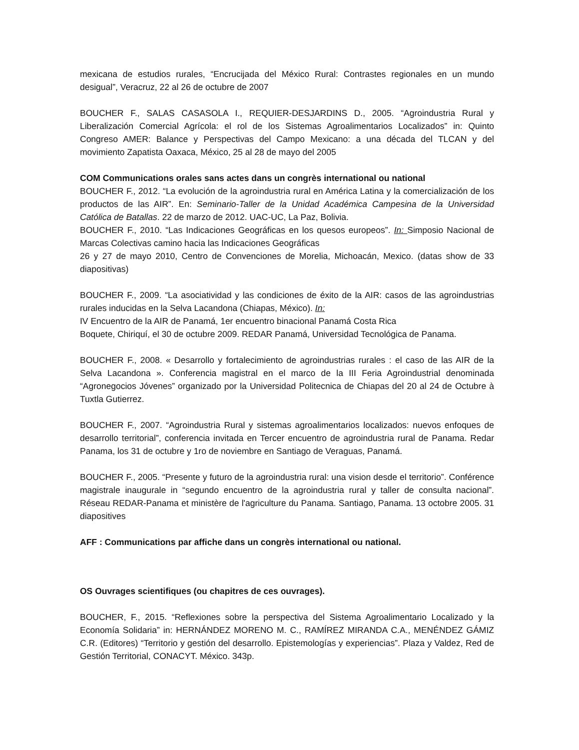mexicana de estudios rurales, “Encrucijada del México Rural: Contrastes regionales en un mundo desigual”, Veracruz, 22 al 26 de octubre de 2007
BOUCHER F., SALAS CASASOLA I., REQUIER-DESJARDINS D., 2005. “Agroindustria Rural y Liberalización Comercial Agrícola: el rol de los Sistemas Agroalimentarios Localizados” in: Quinto Congreso AMER: Balance y Perspectivas del Campo Mexicano: a una década del TLCAN y del movimiento Zapatista Oaxaca, México, 25 al 28 de mayo del 2005
COM Communications orales sans actes dans un congrès international ou national
BOUCHER F., 2012. “La evolución de la agroindustria rural en América Latina y la comercialización de los productos de las AIR”. En: Seminario-Taller de la Unidad Académica Campesina de la Universidad Católica de Batallas. 22 de marzo de 2012. UAC-UC, La Paz, Bolivia.
BOUCHER F., 2010. “Las Indicaciones Geográficas en los quesos europeos”. In: Simposio Nacional de Marcas Colectivas camino hacia las Indicaciones Geográficas
26 y 27 de mayo 2010, Centro de Convenciones de Morelia, Michoacán, Mexico. (datas show de 33 diapositivas)
BOUCHER F., 2009. “La asociatividad y las condiciones de éxito de la AIR: casos de las agroindustrias rurales inducidas en la Selva Lacandona (Chiapas, México). In:
IV Encuentro de la AIR de Panamá, 1er encuentro binacional Panamá Costa Rica
Boquete, Chiriquí, el 30 de octubre 2009. REDAR Panamá, Universidad Tecnológica de Panama.
BOUCHER F., 2008. « Desarrollo y fortalecimiento de agroindustrias rurales : el caso de las AIR de la Selva Lacandona ». Conferencia magistral en el marco de la III Feria Agroindustrial denominada “Agronegocios Jóvenes” organizado por la Universidad Politecnica de Chiapas del 20 al 24 de Octubre à Tuxtla Gutierrez.
BOUCHER F., 2007. “Agroindustria Rural y sistemas agroalimentarios localizados: nuevos enfoques de desarrollo territorial”, conferencia invitada en Tercer encuentro de agroindustria rural de Panama. Redar Panama, los 31 de octubre y 1ro de noviembre en Santiago de Veraguas, Panamá.
BOUCHER F., 2005. “Presente y futuro de la agroindustria rural: una vision desde el territorio”. Conférence magistrale inaugurale in “segundo encuentro de la agroindustria rural y taller de consulta nacional”. Réseau REDAR-Panama et ministère de l'agriculture du Panama. Santiago, Panama. 13 octobre 2005. 31 diapositives
AFF : Communications par affiche dans un congrès international ou national.
OS Ouvrages scientifiques (ou chapitres de ces ouvrages).
BOUCHER, F., 2015. “Reflexiones sobre la perspectiva del Sistema Agroalimentario Localizado y la Economía Solidaria” in: HERNÁNDEZ MORENO M. C., RAMÍREZ MIRANDA C.A., MENÉNDEZ GÁMIZ C.R. (Editores) “Territorio y gestión del desarrollo. Epistemologías y experiencias”. Plaza y Valdez, Red de Gestión Territorial, CONACYT. México. 343p.